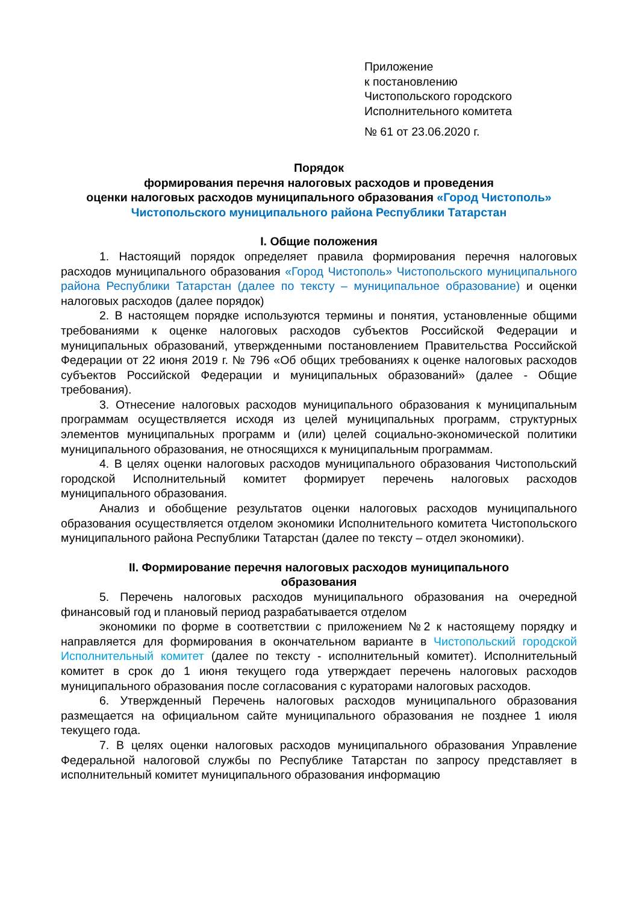Приложение
к постановлению
Чистопольского городского
Исполнительного комитета
№ 61 от 23.06.2020 г.
Порядок
формирования перечня налоговых расходов и проведения
оценки налоговых расходов муниципального образования «Город Чистополь» Чистопольского муниципального района Республики Татарстан
I. Общие положения
1. Настоящий порядок определяет правила формирования перечня налоговых расходов муниципального образования «Город Чистополь» Чистопольского муниципального района Республики Татарстан (далее по тексту – муниципальное образование) и оценки налоговых расходов (далее порядок)
2. В настоящем порядке используются термины и понятия, установленные общими требованиями к оценке налоговых расходов субъектов Российской Федерации и муниципальных образований, утвержденными постановлением Правительства Российской Федерации от 22 июня 2019 г. № 796 «Об общих требованиях к оценке налоговых расходов субъектов Российской Федерации и муниципальных образований» (далее - Общие требования).
3. Отнесение налоговых расходов муниципального образования к муниципальным программам осуществляется исходя из целей муниципальных программ, структурных элементов муниципальных программ и (или) целей социально-экономической политики муниципального образования, не относящихся к муниципальным программам.
4. В целях оценки налоговых расходов муниципального образования Чистопольский городской Исполнительный комитет формирует перечень налоговых расходов муниципального образования.
Анализ и обобщение результатов оценки налоговых расходов муниципального образования осуществляется отделом экономики Исполнительного комитета Чистопольского муниципального района Республики Татарстан (далее по тексту – отдел экономики).
II. Формирование перечня налоговых расходов муниципального
образования
5. Перечень налоговых расходов муниципального образования на очередной финансовый год и плановый период разрабатывается отделом
экономики по форме в соответствии с приложением №2 к настоящему порядку и направляется для формирования в окончательном варианте в Чистопольский городской Исполнительный комитет (далее по тексту - исполнительный комитет). Исполнительный комитет в срок до 1 июня текущего года утверждает перечень налоговых расходов муниципального образования после согласования с кураторами налоговых расходов.
6. Утвержденный Перечень налоговых расходов муниципального образования размещается на официальном сайте муниципального образования не позднее 1 июля текущего года.
7. В целях оценки налоговых расходов муниципального образования Управление Федеральной налоговой службы по Республике Татарстан по запросу представляет в исполнительный комитет муниципального образования информацию